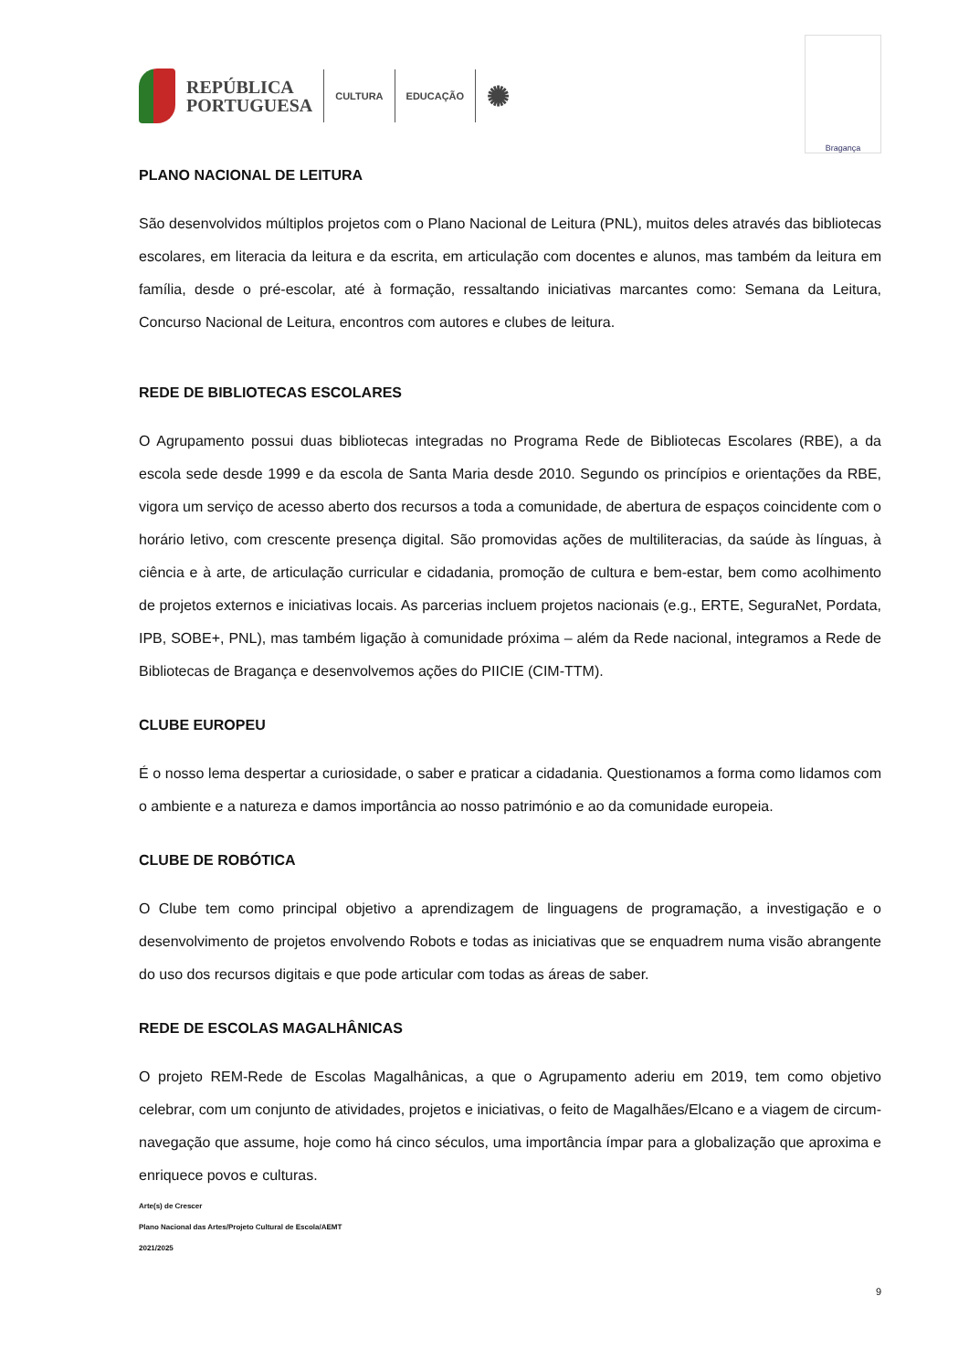REPÚBLICA
PORTUGUESA
CULTURA EDUCAÇÃO
✺
Bragança
PLANO NACIONAL DE LEITURA
São desenvolvidos múltiplos projetos com o Plano Nacional de Leitura (PNL), muitos deles através das bibliotecas escolares, em literacia da leitura e da escrita, em articulação com docentes e alunos, mas também da leitura em família, desde o pré-escolar, até à formação, ressaltando iniciativas marcantes como: Semana da Leitura, Concurso Nacional de Leitura, encontros com autores e clubes de leitura.
REDE DE BIBLIOTECAS ESCOLARES
O Agrupamento possui duas bibliotecas integradas no Programa Rede de Bibliotecas Escolares (RBE), a da escola sede desde 1999 e da escola de Santa Maria desde 2010. Segundo os princípios e orientações da RBE, vigora um serviço de acesso aberto dos recursos a toda a comunidade, de abertura de espaços coincidente com o horário letivo, com crescente presença digital. São promovidas ações de multiliteracias, da saúde às línguas, à ciência e à arte, de articulação curricular e cidadania, promoção de cultura e bem-estar, bem como acolhimento de projetos externos e iniciativas locais. As parcerias incluem projetos nacionais (e.g., ERTE, SeguraNet, Pordata, IPB, SOBE+, PNL), mas também ligação à comunidade próxima – além da Rede nacional, integramos a Rede de Bibliotecas de Bragança e desenvolvemos ações do PIICIE (CIM-TTM).
CLUBE EUROPEU
É o nosso lema despertar a curiosidade, o saber e praticar a cidadania. Questionamos a forma como lidamos com o ambiente e a natureza e damos importância ao nosso património e ao da comunidade europeia.
CLUBE DE ROBÓTICA
O Clube tem como principal objetivo a aprendizagem de linguagens de programação, a investigação e o desenvolvimento de projetos envolvendo Robots e todas as iniciativas que se enquadrem numa visão abrangente do uso dos recursos digitais e que pode articular com todas as áreas de saber.
REDE DE ESCOLAS MAGALHÂNICAS
O projeto REM-Rede de Escolas Magalhânicas, a que o Agrupamento aderiu em 2019, tem como objetivo celebrar, com um conjunto de atividades, projetos e iniciativas, o feito de Magalhães/Elcano e a viagem de circum-navegação que assume, hoje como há cinco séculos, uma importância ímpar para a globalização que aproxima e enriquece povos e culturas.
Arte(s) de Crescer
Plano Nacional das Artes/Projeto Cultural de Escola/AEMT
2021/2025
9